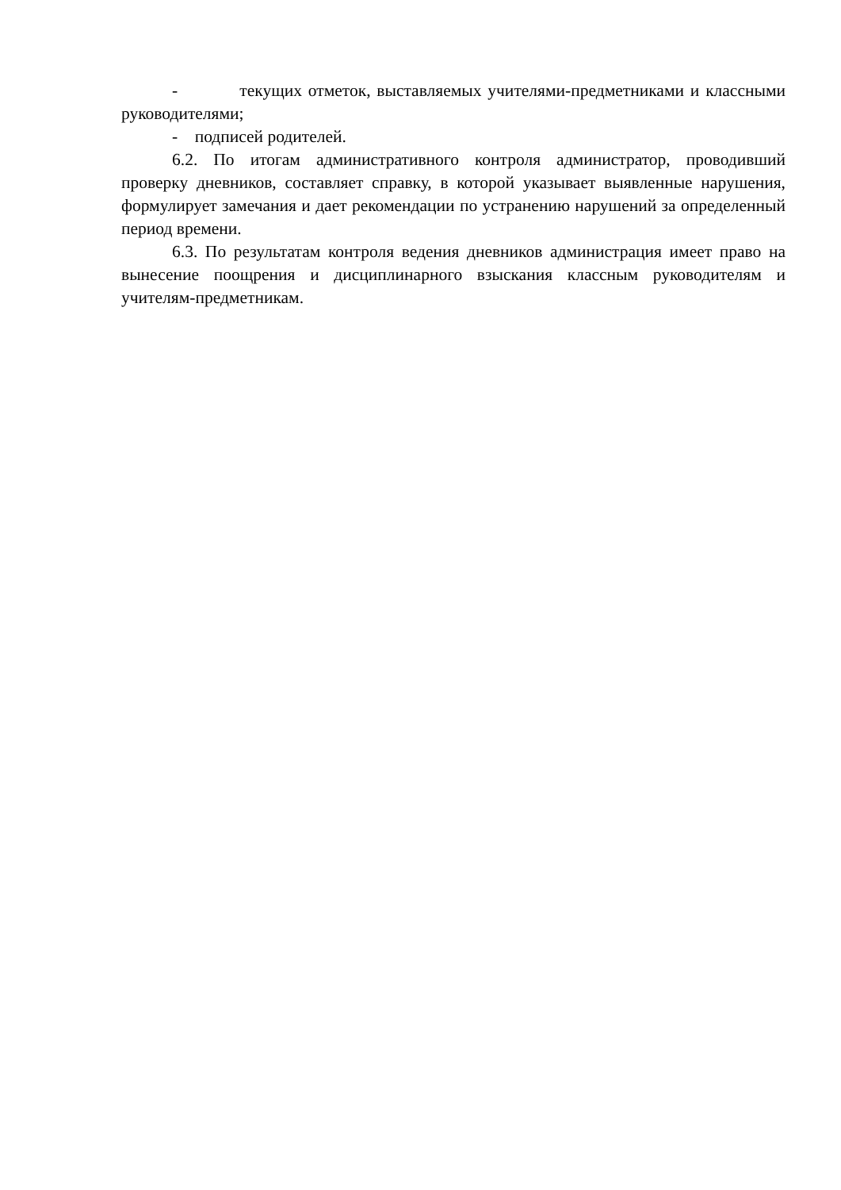- текущих отметок, выставляемых учителями-предметниками и классными руководителями;
- подписей родителей.
6.2. По итогам административного контроля администратор, проводивший проверку дневников, составляет справку, в которой указывает выявленные нарушения, формулирует замечания и дает рекомендации по устранению нарушений за определенный период времени.
6.3. По результатам контроля ведения дневников администрация имеет право на вынесение поощрения и дисциплинарного взыскания классным руководителям и учителям-предметникам.